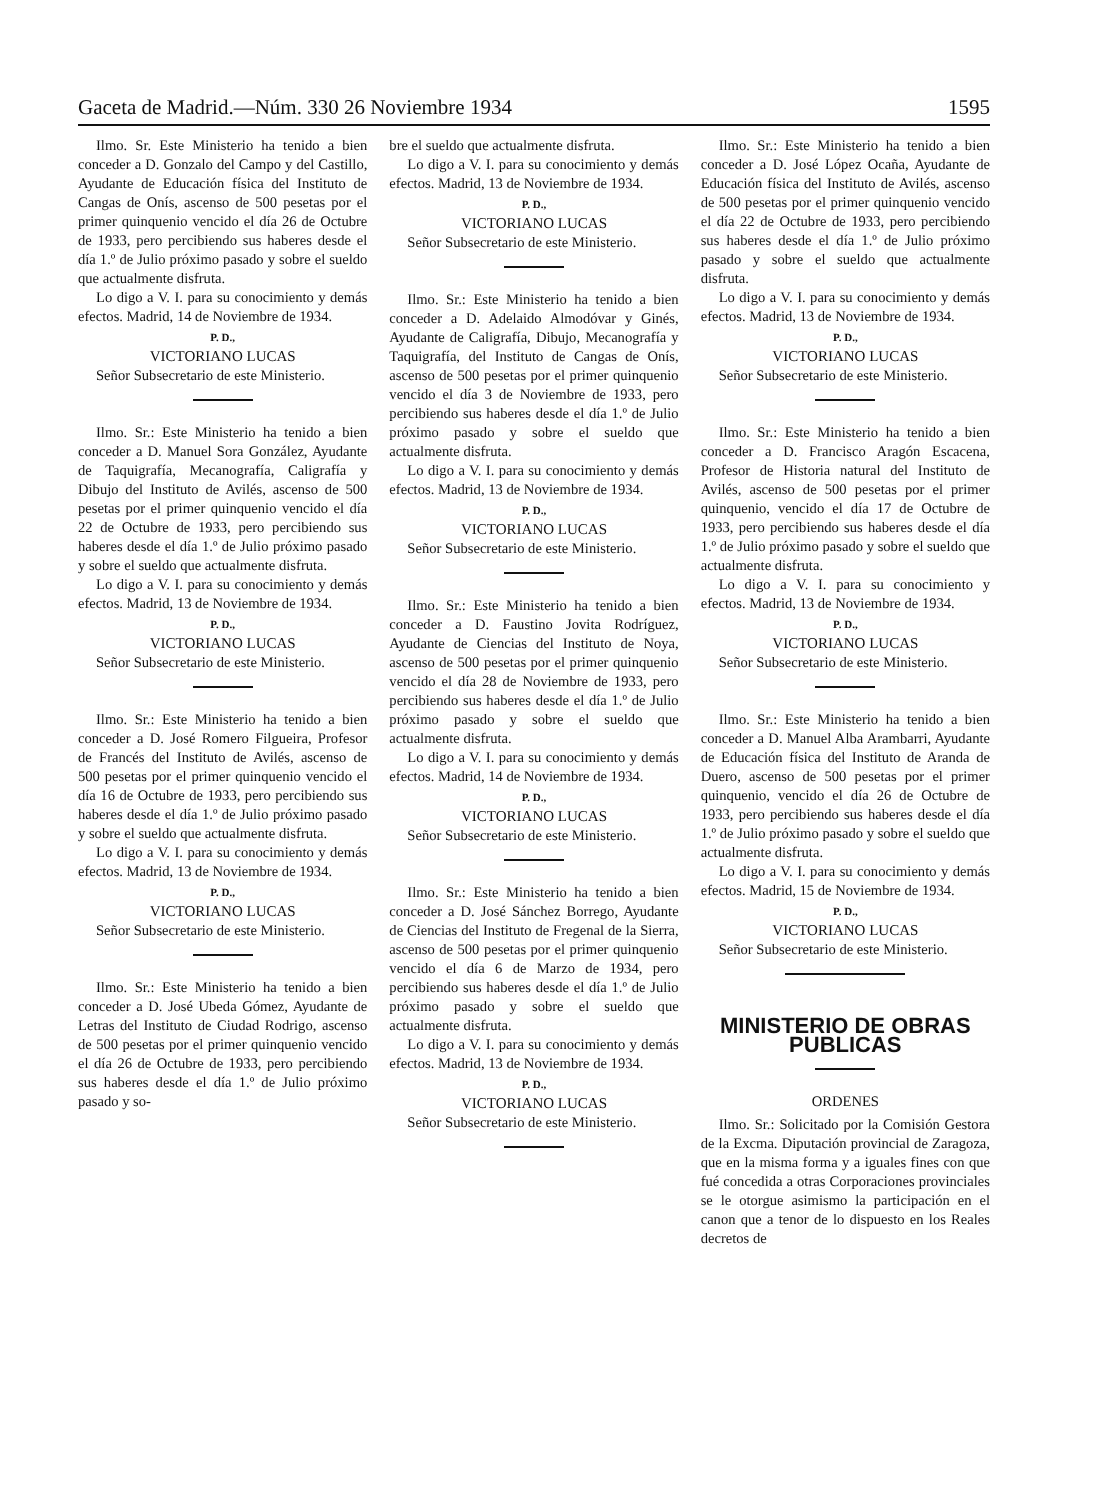Gaceta de Madrid.—Núm. 330 26 Noviembre 1934 1595
Ilmo. Sr. Este Ministerio ha tenido a bien conceder a D. Gonzalo del Campo y del Castillo, Ayudante de Educación física del Instituto de Cangas de Onís, ascenso de 500 pesetas por el primer quinquenio vencido el día 26 de Octubre de 1933, pero percibiendo sus haberes desde el día 1.º de Julio próximo pasado y sobre el sueldo que actualmente disfruta.
Lo digo a V. I. para su conocimiento y demás efectos. Madrid, 14 de Noviembre de 1934.
P. D.,
VICTORIANO LUCAS
Señor Subsecretario de este Ministerio.
Ilmo. Sr.: Este Ministerio ha tenido a bien conceder a D. Manuel Sora González, Ayudante de Taquigrafía, Mecanografía, Caligrafía y Dibujo del Instituto de Avilés, ascenso de 500 pesetas por el primer quinquenio vencido el día 22 de Octubre de 1933, pero percibiendo sus haberes desde el día 1.º de Julio próximo pasado y sobre el sueldo que actualmente disfruta.
Lo digo a V. I. para su conocimiento y demás efectos. Madrid, 13 de Noviembre de 1934.
P. D.,
VICTORIANO LUCAS
Señor Subsecretario de este Ministerio.
Ilmo. Sr.: Este Ministerio ha tenido a bien conceder a D. José Romero Filgueira, Profesor de Francés del Instituto de Avilés, ascenso de 500 pesetas por el primer quinquenio vencido el día 16 de Octubre de 1933, pero percibiendo sus haberes desde el día 1.º de Julio próximo pasado y sobre el sueldo que actualmente disfruta.
Lo digo a V. I. para su conocimiento y demás efectos. Madrid, 13 de Noviembre de 1934.
P. D.,
VICTORIANO LUCAS
Señor Subsecretario de este Ministerio.
Ilmo. Sr.: Este Ministerio ha tenido a bien conceder a D. José Ubeda Gómez, Ayudante de Letras del Instituto de Ciudad Rodrigo, ascenso de 500 pesetas por el primer quinquenio vencido el día 26 de Octubre de 1933, pero percibiendo sus haberes desde el día 1.º de Julio próximo pasado y so-
bre el sueldo que actualmente disfruta.
Lo digo a V. I. para su conocimiento y demás efectos. Madrid, 13 de Noviembre de 1934.
P. D.,
VICTORIANO LUCAS
Señor Subsecretario de este Ministerio.
Ilmo. Sr.: Este Ministerio ha tenido a bien conceder a D. Adelaido Almodóvar y Ginés, Ayudante de Caligrafía, Dibujo, Mecanografía y Taquigrafía, del Instituto de Cangas de Onís, ascenso de 500 pesetas por el primer quinquenio vencido el día 3 de Noviembre de 1933, pero percibiendo sus haberes desde el día 1.º de Julio próximo pasado y sobre el sueldo que actualmente disfruta.
Lo digo a V. I. para su conocimiento y demás efectos. Madrid, 13 de Noviembre de 1934.
P. D.,
VICTORIANO LUCAS
Señor Subsecretario de este Ministerio.
Ilmo. Sr.: Este Ministerio ha tenido a bien conceder a D. Faustino Jovita Rodríguez, Ayudante de Ciencias del Instituto de Noya, ascenso de 500 pesetas por el primer quinquenio vencido el día 28 de Noviembre de 1933, pero percibiendo sus haberes desde el día 1.º de Julio próximo pasado y sobre el sueldo que actualmente disfruta.
Lo digo a V. I. para su conocimiento y demás efectos. Madrid, 14 de Noviembre de 1934.
P. D.,
VICTORIANO LUCAS
Señor Subsecretario de este Ministerio.
Ilmo. Sr.: Este Ministerio ha tenido a bien conceder a D. José Sánchez Borrego, Ayudante de Ciencias del Instituto de Fregenal de la Sierra, ascenso de 500 pesetas por el primer quinquenio vencido el día 6 de Marzo de 1934, pero percibiendo sus haberes desde el día 1.º de Julio próximo pasado y sobre el sueldo que actualmente disfruta.
Lo digo a V. I. para su conocimiento y demás efectos. Madrid, 13 de Noviembre de 1934.
P. D.,
VICTORIANO LUCAS
Señor Subsecretario de este Ministerio.
Ilmo. Sr.: Este Ministerio ha tenido a bien conceder a D. José López Ocaña, Ayudante de Educación física del Instituto de Avilés, ascenso de 500 pesetas por el primer quinquenio vencido el día 22 de Octubre de 1933, pero percibiendo sus haberes desde el día 1.º de Julio próximo pasado y sobre el sueldo que actualmente disfruta.
Lo digo a V. I. para su conocimiento y demás efectos. Madrid, 13 de Noviembre de 1934.
P. D.,
VICTORIANO LUCAS
Señor Subsecretario de este Ministerio.
Ilmo. Sr.: Este Ministerio ha tenido a bien conceder a D. Francisco Aragón Escacena, Profesor de Historia natural del Instituto de Avilés, ascenso de 500 pesetas por el primer quinquenio, vencido el día 17 de Octubre de 1933, pero percibiendo sus haberes desde el día 1.º de Julio próximo pasado y sobre el sueldo que actualmente disfruta.
Lo digo a V. I. para su conocimiento y efectos. Madrid, 13 de Noviembre de 1934.
P. D.,
VICTORIANO LUCAS
Señor Subsecretario de este Ministerio.
Ilmo. Sr.: Este Ministerio ha tenido a bien conceder a D. Manuel Alba Arambarri, Ayudante de Educación física del Instituto de Aranda de Duero, ascenso de 500 pesetas por el primer quinquenio, vencido el día 26 de Octubre de 1933, pero percibiendo sus haberes desde el día 1.º de Julio próximo pasado y sobre el sueldo que actualmente disfruta.
Lo digo a V. I. para su conocimiento y demás efectos. Madrid, 15 de Noviembre de 1934.
P. D.,
VICTORIANO LUCAS
Señor Subsecretario de este Ministerio.
MINISTERIO DE OBRAS PUBLICAS
ORDENES
Ilmo. Sr.: Solicitado por la Comisión Gestora de la Excma. Diputación provincial de Zaragoza, que en la misma forma y a iguales fines con que fué concedida a otras Corporaciones provinciales se le otorgue asimismo la participación en el canon que a tenor de lo dispuesto en los Reales decretos de